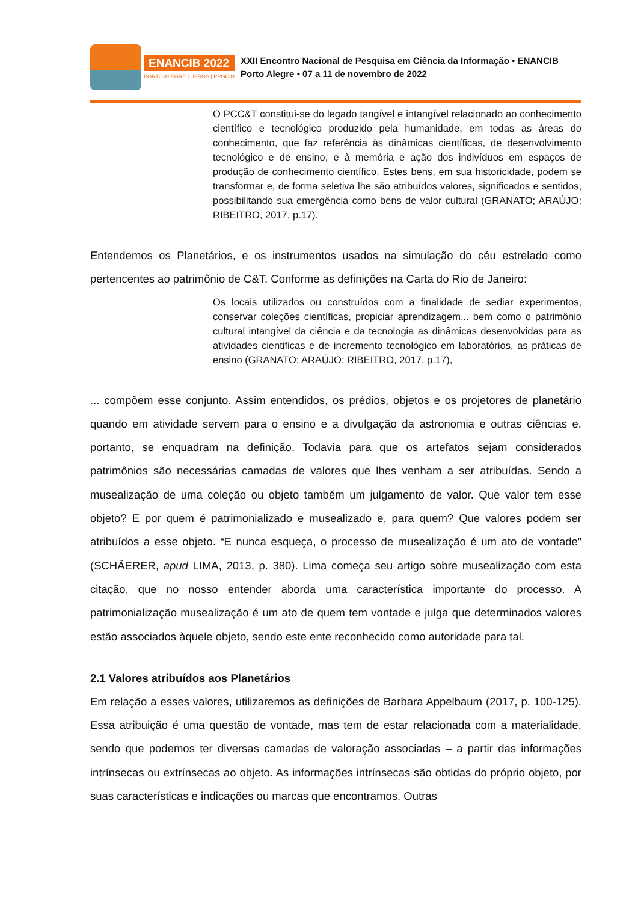ENANCIB 2022
PORTO ALEGRE | UFRGS | PPGCIN
XXII Encontro Nacional de Pesquisa em Ciência da Informação • ENANCIB
Porto Alegre • 07 a 11 de novembro de 2022
O PCC&T constitui-se do legado tangível e intangível relacionado ao conhecimento científico e tecnológico produzido pela humanidade, em todas as áreas do conhecimento, que faz referência às dinâmicas científicas, de desenvolvimento tecnológico e de ensino, e à memória e ação dos indivíduos em espaços de produção de conhecimento científico. Estes bens, em sua historicidade, podem se transformar e, de forma seletiva lhe são atribuídos valores, significados e sentidos, possibilitando sua emergência como bens de valor cultural (GRANATO; ARAÚJO; RIBEITRO, 2017, p.17).
Entendemos os Planetários, e os instrumentos usados na simulação do céu estrelado como pertencentes ao patrimônio de C&T. Conforme as definições na Carta do Rio de Janeiro:
Os locais utilizados ou construídos com a finalidade de sediar experimentos, conservar coleções científicas, propiciar aprendizagem... bem como o patrimônio cultural intangível da ciência e da tecnologia as dinâmicas desenvolvidas para as atividades cientificas e de incremento tecnológico em laboratórios, as práticas de ensino (GRANATO; ARAÚJO; RIBEITRO, 2017, p.17),
... compõem esse conjunto. Assim entendidos, os prédios, objetos e os projetores de planetário quando em atividade servem para o ensino e a divulgação da astronomia e outras ciências e, portanto, se enquadram na definição. Todavia para que os artefatos sejam considerados patrimônios são necessárias camadas de valores que lhes venham a ser atribuídas. Sendo a musealização de uma coleção ou objeto também um julgamento de valor. Que valor tem esse objeto? E por quem é patrimonializado e musealizado e, para quem? Que valores podem ser atribuídos a esse objeto. “E nunca esqueça, o processo de musealização é um ato de vontade” (SCHÄERER, apud LIMA, 2013, p. 380). Lima começa seu artigo sobre musealização com esta citação, que no nosso entender aborda uma característica importante do processo. A patrimonialização musealização é um ato de quem tem vontade e julga que determinados valores estão associados àquele objeto, sendo este ente reconhecido como autoridade para tal.
2.1 Valores atribuídos aos Planetários
Em relação a esses valores, utilizaremos as definições de Barbara Appelbaum (2017, p. 100-125). Essa atribuição é uma questão de vontade, mas tem de estar relacionada com a materialidade, sendo que podemos ter diversas camadas de valoração associadas – a partir das informações intrínsecas ou extrínsecas ao objeto. As informações intrínsecas são obtidas do próprio objeto, por suas características e indicações ou marcas que encontramos. Outras